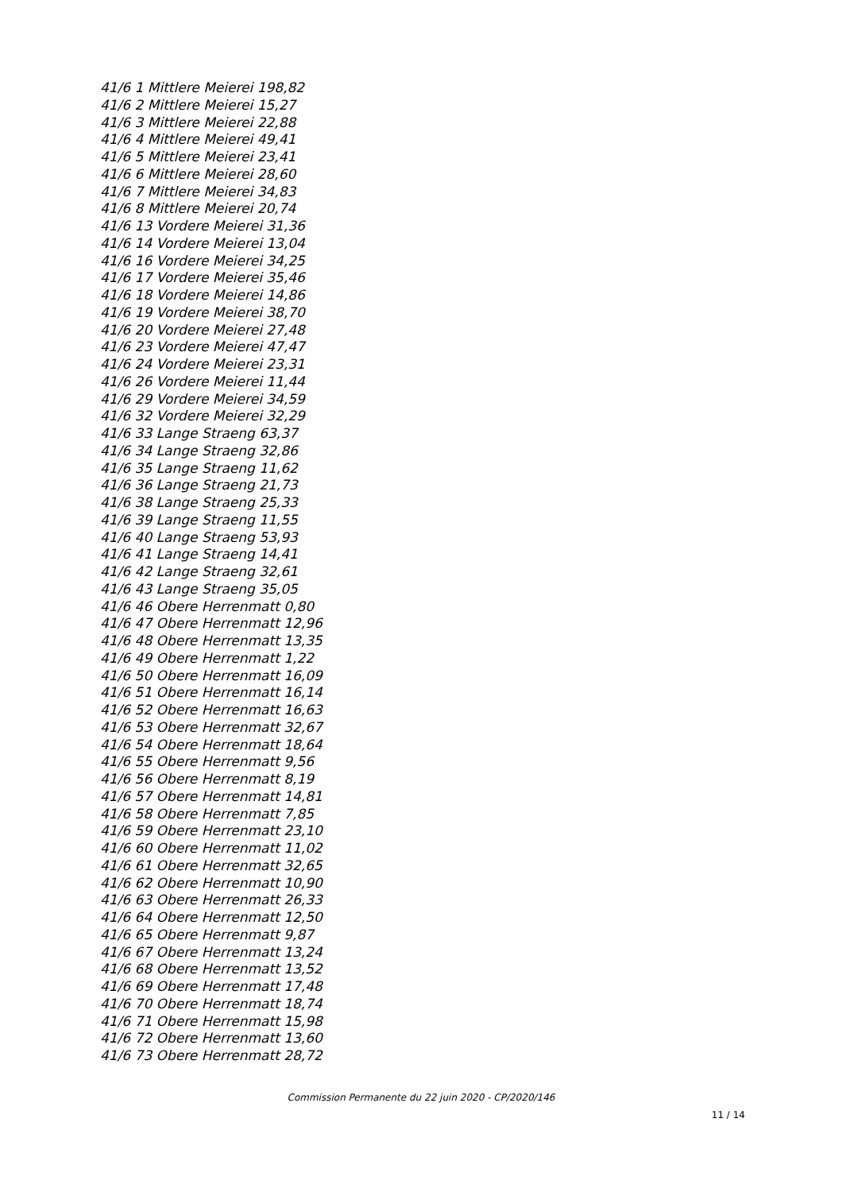41/6 1 Mittlere Meierei 198,82
41/6 2 Mittlere Meierei 15,27
41/6 3 Mittlere Meierei 22,88
41/6 4 Mittlere Meierei 49,41
41/6 5 Mittlere Meierei 23,41
41/6 6 Mittlere Meierei 28,60
41/6 7 Mittlere Meierei 34,83
41/6 8 Mittlere Meierei 20,74
41/6 13 Vordere Meierei 31,36
41/6 14 Vordere Meierei 13,04
41/6 16 Vordere Meierei 34,25
41/6 17 Vordere Meierei 35,46
41/6 18 Vordere Meierei 14,86
41/6 19 Vordere Meierei 38,70
41/6 20 Vordere Meierei 27,48
41/6 23 Vordere Meierei 47,47
41/6 24 Vordere Meierei 23,31
41/6 26 Vordere Meierei 11,44
41/6 29 Vordere Meierei 34,59
41/6 32 Vordere Meierei 32,29
41/6 33 Lange Straeng 63,37
41/6 34 Lange Straeng 32,86
41/6 35 Lange Straeng 11,62
41/6 36 Lange Straeng 21,73
41/6 38 Lange Straeng 25,33
41/6 39 Lange Straeng 11,55
41/6 40 Lange Straeng 53,93
41/6 41 Lange Straeng 14,41
41/6 42 Lange Straeng 32,61
41/6 43 Lange Straeng 35,05
41/6 46 Obere Herrenmatt 0,80
41/6 47 Obere Herrenmatt 12,96
41/6 48 Obere Herrenmatt 13,35
41/6 49 Obere Herrenmatt 1,22
41/6 50 Obere Herrenmatt 16,09
41/6 51 Obere Herrenmatt 16,14
41/6 52 Obere Herrenmatt 16,63
41/6 53 Obere Herrenmatt 32,67
41/6 54 Obere Herrenmatt 18,64
41/6 55 Obere Herrenmatt 9,56
41/6 56 Obere Herrenmatt 8,19
41/6 57 Obere Herrenmatt 14,81
41/6 58 Obere Herrenmatt 7,85
41/6 59 Obere Herrenmatt 23,10
41/6 60 Obere Herrenmatt 11,02
41/6 61 Obere Herrenmatt 32,65
41/6 62 Obere Herrenmatt 10,90
41/6 63 Obere Herrenmatt 26,33
41/6 64 Obere Herrenmatt 12,50
41/6 65 Obere Herrenmatt 9,87
41/6 67 Obere Herrenmatt 13,24
41/6 68 Obere Herrenmatt 13,52
41/6 69 Obere Herrenmatt 17,48
41/6 70 Obere Herrenmatt 18,74
41/6 71 Obere Herrenmatt 15,98
41/6 72 Obere Herrenmatt 13,60
41/6 73 Obere Herrenmatt 28,72
Commission Permanente du 22 juin 2020 - CP/2020/146
11 / 14